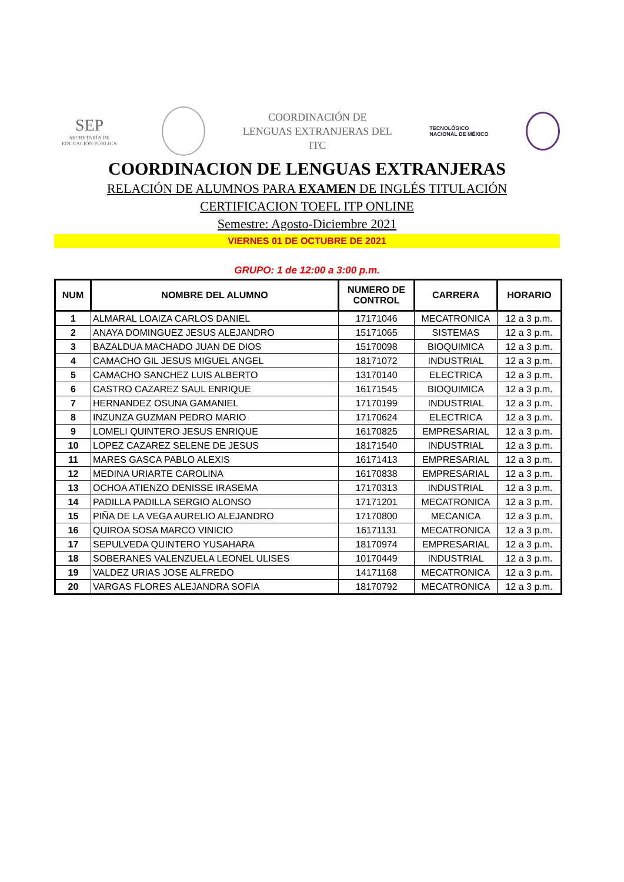SEP
SECRETARÍA DE
EDUCACIÓN PÚBLICA
COORDINACIÓN DE
LENGUAS EXTRANJERAS DEL
ITC
TECNOLÓGICO
NACIONAL DE MÉXICO
COORDINACION DE LENGUAS EXTRANJERAS
RELACIÓN DE ALUMNOS PARA EXAMEN DE INGLÉS TITULACIÓN
CERTIFICACION TOEFL ITP ONLINE
Semestre: Agosto-Diciembre 2021
VIERNES 01 DE OCTUBRE DE 2021
GRUPO: 1 de 12:00 a 3:00 p.m.
| NUM | NOMBRE DEL ALUMNO | NUMERO DE CONTROL | CARRERA | HORARIO |
| --- | --- | --- | --- | --- |
| 1 | ALMARAL LOAIZA CARLOS DANIEL | 17171046 | MECATRONICA | 12 a 3 p.m. |
| 2 | ANAYA DOMINGUEZ JESUS ALEJANDRO | 15171065 | SISTEMAS | 12 a 3 p.m. |
| 3 | BAZALDUA MACHADO JUAN DE DIOS | 15170098 | BIOQUIMICA | 12 a 3 p.m. |
| 4 | CAMACHO GIL JESUS MIGUEL ANGEL | 18171072 | INDUSTRIAL | 12 a 3 p.m. |
| 5 | CAMACHO SANCHEZ LUIS ALBERTO | 13170140 | ELECTRICA | 12 a 3 p.m. |
| 6 | CASTRO CAZAREZ SAUL ENRIQUE | 16171545 | BIOQUIMICA | 12 a 3 p.m. |
| 7 | HERNANDEZ OSUNA GAMANIEL | 17170199 | INDUSTRIAL | 12 a 3 p.m. |
| 8 | INZUNZA GUZMAN PEDRO MARIO | 17170624 | ELECTRICA | 12 a 3 p.m. |
| 9 | LOMELI QUINTERO JESUS ENRIQUE | 16170825 | EMPRESARIAL | 12 a 3 p.m. |
| 10 | LOPEZ CAZAREZ SELENE DE JESUS | 18171540 | INDUSTRIAL | 12 a 3 p.m. |
| 11 | MARES GASCA PABLO ALEXIS | 16171413 | EMPRESARIAL | 12 a 3 p.m. |
| 12 | MEDINA URIARTE CAROLINA | 16170838 | EMPRESARIAL | 12 a 3 p.m. |
| 13 | OCHOA ATIENZO DENISSE IRASEMA | 17170313 | INDUSTRIAL | 12 a 3 p.m. |
| 14 | PADILLA PADILLA SERGIO ALONSO | 17171201 | MECATRONICA | 12 a 3 p.m. |
| 15 | PIÑA DE LA VEGA AURELIO ALEJANDRO | 17170800 | MECANICA | 12 a 3 p.m. |
| 16 | QUIROA SOSA MARCO VINICIO | 16171131 | MECATRONICA | 12 a 3 p.m. |
| 17 | SEPULVEDA QUINTERO YUSAHARA | 18170974 | EMPRESARIAL | 12 a 3 p.m. |
| 18 | SOBERANES VALENZUELA LEONEL ULISES | 10170449 | INDUSTRIAL | 12 a 3 p.m. |
| 19 | VALDEZ URIAS JOSE ALFREDO | 14171168 | MECATRONICA | 12 a 3 p.m. |
| 20 | VARGAS FLORES ALEJANDRA SOFIA | 18170792 | MECATRONICA | 12 a 3 p.m. |